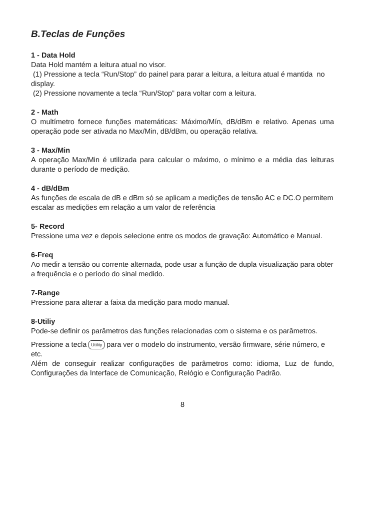B.Teclas de Funções
1 - Data Hold
Data Hold mantém a leitura atual no visor.
(1) Pressione a tecla “Run/Stop” do painel para parar a leitura, a leitura atual é mantida no display.
(2) Pressione novamente a tecla “Run/Stop” para voltar com a leitura.
2 - Math
O multímetro fornece funções matemáticas: Máximo/Mín, dB/dBm e relativo. Apenas uma operação pode ser ativada no Max/Min, dB/dBm, ou operação relativa.
3 - Max/Min
A operação Max/Min é utilizada para calcular o máximo, o mínimo e a média das leituras durante o período de medição.
4 - dB/dBm
As funções de escala de dB e dBm só se aplicam a medições de tensão AC e DC.O permitem escalar as medições em relação a um valor de referência
5- Record
Pressione uma vez e depois selecione entre os modos de gravação: Automático e Manual.
6-Freq
Ao medir a tensão ou corrente alternada, pode usar a função de dupla visualização para obter a frequência e o período do sinal medido.
7-Range
Pressione para alterar a faixa da medição para modo manual.
8-Utiliy
Pode-se definir os parâmetros das funções relacionadas com o sistema e os parâmetros.
Pressione a tecla Utility para ver o modelo do instrumento, versão firmware, série número, e etc.
Além de conseguir realizar configurações de parâmetros como: idioma, Luz de fundo, Configurações da Interface de Comunicação, Relógio e Configuração Padrão.
8